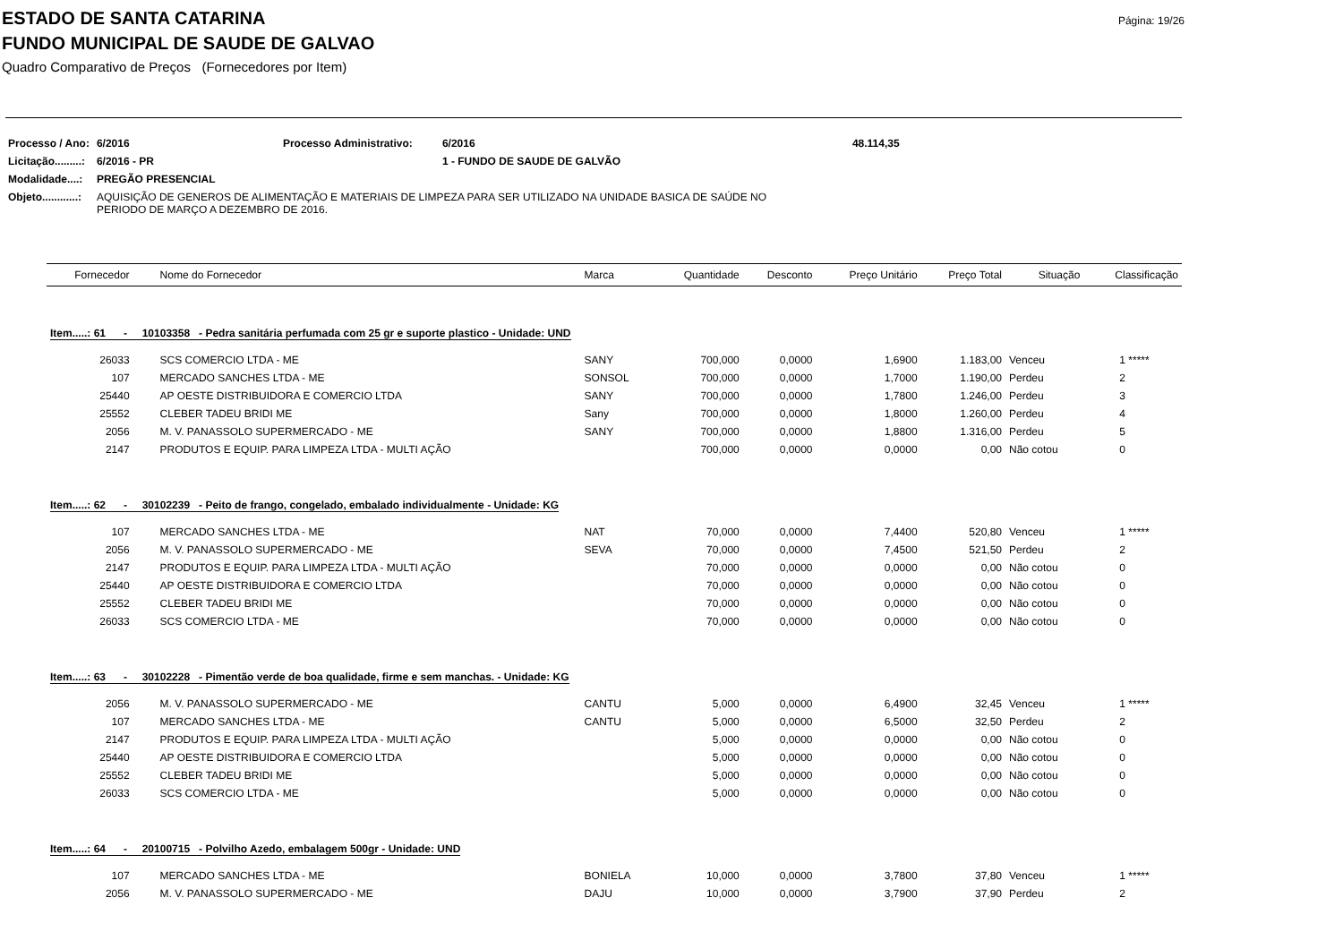Página: 19/26
ESTADO DE SANTA CATARINA
FUNDO MUNICIPAL DE SAUDE DE GALVAO
Quadro Comparativo de Preços (Fornecedores por Item)
| Processo / Ano: | 6/2016 | Processo Administrativo: | 6/2016 | 48.114,35 |
| Licitação.........: | 6/2016 - PR | | 1 - FUNDO DE SAUDE DE GALVÃO | |
| Modalidade....: | PREGÃO PRESENCIAL | | | |
| Objeto............: | AQUISIÇÃO DE GENEROS DE ALIMENTAÇÃO E MATERIAIS DE LIMPEZA PARA SER UTILIZADO NA UNIDADE BASICA DE SAÚDE NO PERIODO DE MARÇO A DEZEMBRO DE 2016. | | | |
| Fornecedor | Nome do Fornecedor | Marca | Quantidade | Desconto | Preço Unitário | Preço Total | Situação | Classificação |
| --- | --- | --- | --- | --- | --- | --- | --- | --- |
| Item.....: 61 - 10103358 - Pedra sanitária perfumada com 25 gr e suporte plastico - Unidade: UND | | | | | | | | |
| 26033 | SCS COMERCIO LTDA - ME | SANY | 700,000 | 0,0000 | 1,6900 | 1.183,00 | Venceu | 1 ***** |
| 107 | MERCADO SANCHES LTDA - ME | SONSOL | 700,000 | 0,0000 | 1,7000 | 1.190,00 | Perdeu | 2 |
| 25440 | AP OESTE DISTRIBUIDORA E COMERCIO LTDA | SANY | 700,000 | 0,0000 | 1,7800 | 1.246,00 | Perdeu | 3 |
| 25552 | CLEBER TADEU BRIDI ME | Sany | 700,000 | 0,0000 | 1,8000 | 1.260,00 | Perdeu | 4 |
| 2056 | M. V. PANASSOLO SUPERMERCADO - ME | SANY | 700,000 | 0,0000 | 1,8800 | 1.316,00 | Perdeu | 5 |
| 2147 | PRODUTOS E EQUIP. PARA LIMPEZA LTDA - MULTI AÇÃO | | 700,000 | 0,0000 | 0,0000 | 0,00 | Não cotou | 0 |
| Item.....: 62 - 30102239 - Peito de frango, congelado, embalado individualmente - Unidade: KG | | | | | | | | |
| 107 | MERCADO SANCHES LTDA - ME | NAT | 70,000 | 0,0000 | 7,4400 | 520,80 | Venceu | 1 ***** |
| 2056 | M. V. PANASSOLO SUPERMERCADO - ME | SEVA | 70,000 | 0,0000 | 7,4500 | 521,50 | Perdeu | 2 |
| 2147 | PRODUTOS E EQUIP. PARA LIMPEZA LTDA - MULTI AÇÃO | | 70,000 | 0,0000 | 0,0000 | 0,00 | Não cotou | 0 |
| 25440 | AP OESTE DISTRIBUIDORA E COMERCIO LTDA | | 70,000 | 0,0000 | 0,0000 | 0,00 | Não cotou | 0 |
| 25552 | CLEBER TADEU BRIDI ME | | 70,000 | 0,0000 | 0,0000 | 0,00 | Não cotou | 0 |
| 26033 | SCS COMERCIO LTDA - ME | | 70,000 | 0,0000 | 0,0000 | 0,00 | Não cotou | 0 |
| Item.....: 63 - 30102228 - Pimentão verde de boa qualidade, firme e sem manchas. - Unidade: KG | | | | | | | | |
| 2056 | M. V. PANASSOLO SUPERMERCADO - ME | CANTU | 5,000 | 0,0000 | 6,4900 | 32,45 | Venceu | 1 ***** |
| 107 | MERCADO SANCHES LTDA - ME | CANTU | 5,000 | 0,0000 | 6,5000 | 32,50 | Perdeu | 2 |
| 2147 | PRODUTOS E EQUIP. PARA LIMPEZA LTDA - MULTI AÇÃO | | 5,000 | 0,0000 | 0,0000 | 0,00 | Não cotou | 0 |
| 25440 | AP OESTE DISTRIBUIDORA E COMERCIO LTDA | | 5,000 | 0,0000 | 0,0000 | 0,00 | Não cotou | 0 |
| 25552 | CLEBER TADEU BRIDI ME | | 5,000 | 0,0000 | 0,0000 | 0,00 | Não cotou | 0 |
| 26033 | SCS COMERCIO LTDA - ME | | 5,000 | 0,0000 | 0,0000 | 0,00 | Não cotou | 0 |
| Item.....: 64 - 20100715 - Polvilho Azedo, embalagem 500gr - Unidade: UND | | | | | | | | |
| 107 | MERCADO SANCHES LTDA - ME | BONIELA | 10,000 | 0,0000 | 3,7800 | 37,80 | Venceu | 1 ***** |
| 2056 | M. V. PANASSOLO SUPERMERCADO - ME | DAJU | 10,000 | 0,0000 | 3,7900 | 37,90 | Perdeu | 2 |